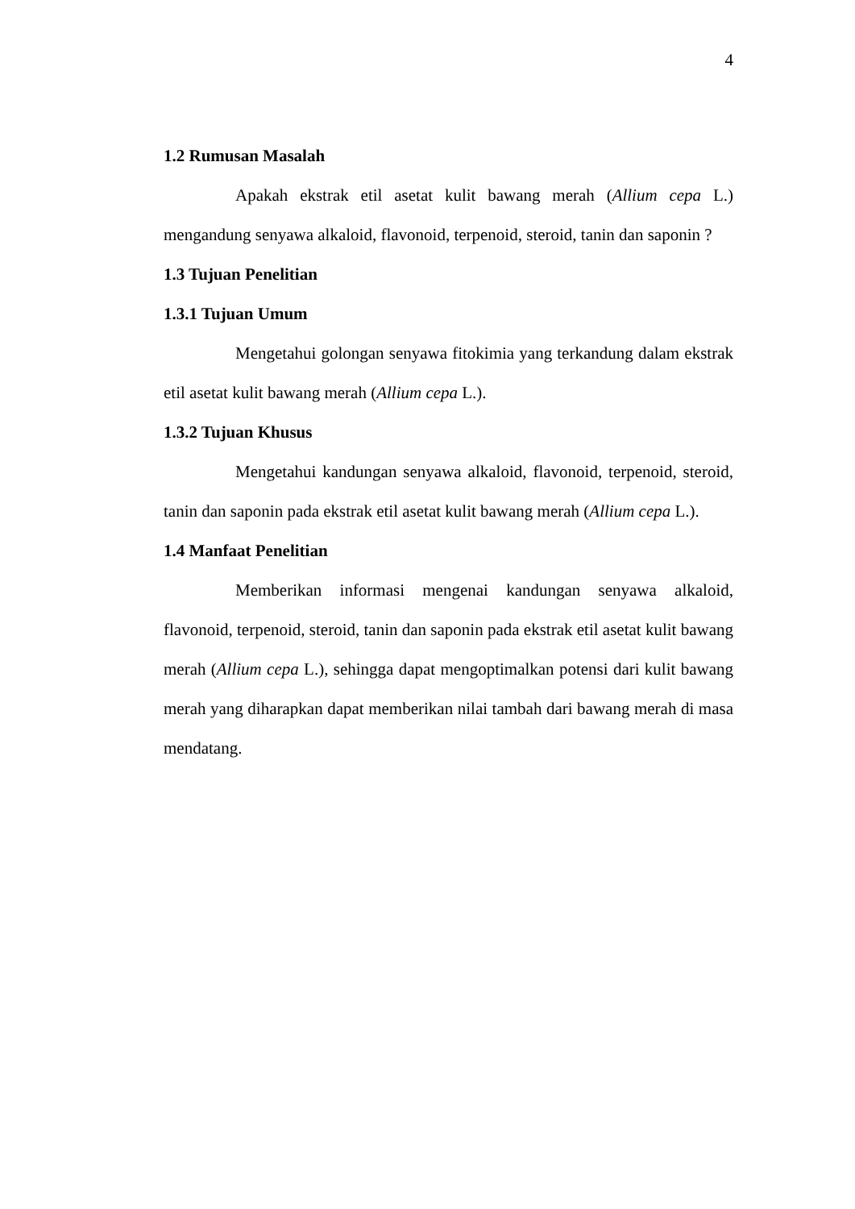4
1.2 Rumusan Masalah
Apakah ekstrak etil asetat kulit bawang merah (Allium cepa L.) mengandung senyawa alkaloid, flavonoid, terpenoid, steroid, tanin dan saponin ?
1.3 Tujuan Penelitian
1.3.1 Tujuan Umum
Mengetahui golongan senyawa fitokimia yang terkandung dalam ekstrak etil asetat kulit bawang merah (Allium cepa L.).
1.3.2 Tujuan Khusus
Mengetahui kandungan senyawa alkaloid, flavonoid, terpenoid, steroid, tanin dan saponin pada ekstrak etil asetat kulit bawang merah (Allium cepa L.).
1.4 Manfaat Penelitian
Memberikan informasi mengenai kandungan senyawa alkaloid, flavonoid, terpenoid, steroid, tanin dan saponin pada ekstrak etil asetat kulit bawang merah (Allium cepa L.), sehingga dapat mengoptimalkan potensi dari kulit bawang merah yang diharapkan dapat memberikan nilai tambah dari bawang merah di masa mendatang.